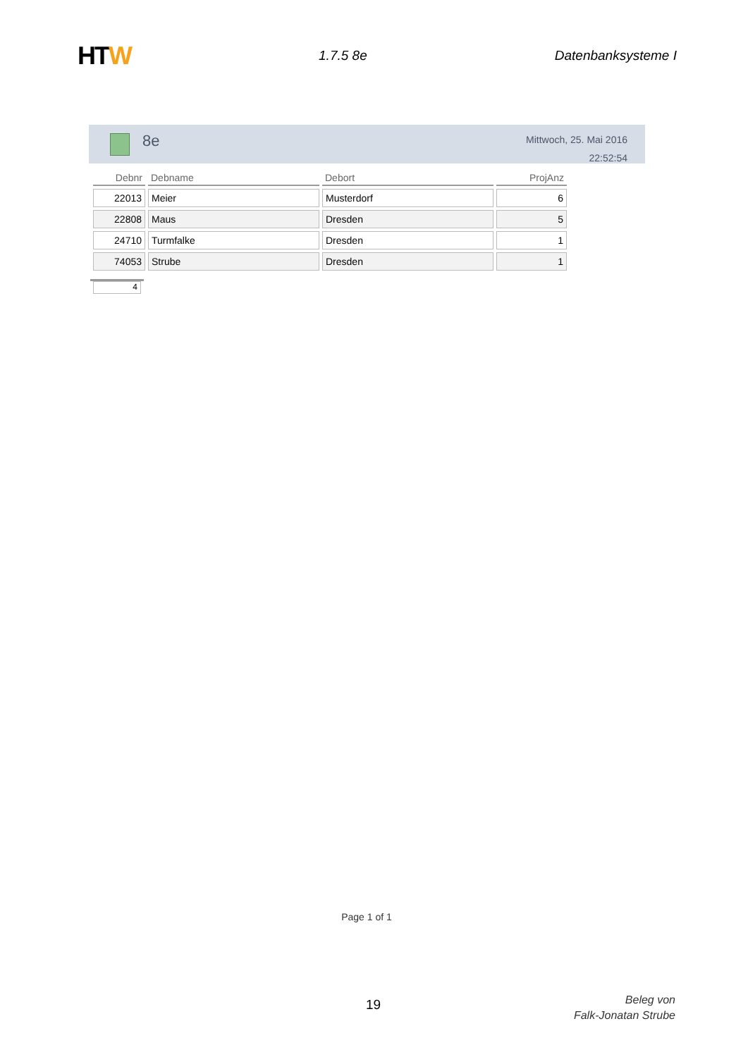HTW
1.7.5 8e Datenbanksysteme I
8e
Mittwoch, 25. Mai 2016
22:52:54
| Debnr | Debname | Debort | ProjAnz |
| --- | --- | --- | --- |
| 22013 | Meier | Musterdorf | 6 |
| 22808 | Maus | Dresden | 5 |
| 24710 | Turmfalke | Dresden | 1 |
| 74053 | Strube | Dresden | 1 |
4
Page 1 of 1
19
Beleg von
Falk-Jonatan Strube